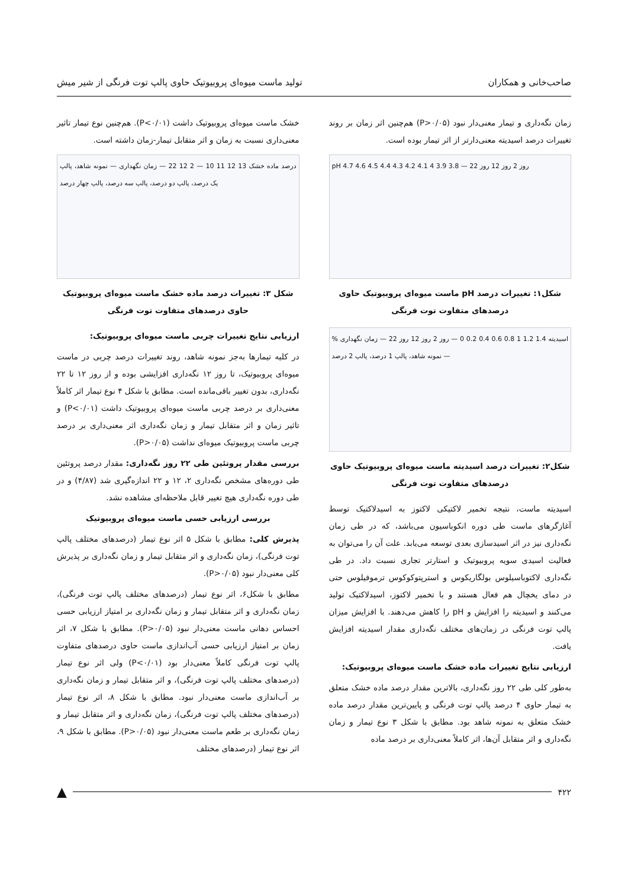صاحب‌خانی و همکاران تولید ماست میوه‌ای پروبیوتیک حاوی پالپ توت فرنگی از شیر میش
زمان نگه‌داری و تیمار معنی‌دار نبود (P>۰/۰۵) هم‌چنین اثر زمان بر روند تغییرات درصد اسیدیته معنی‌دارتر از اثر تیمار بوده است.
pH 4.7 4.6 4.5 4.4 4.3 4.2 4.1 4 3.9 3.8 — روز 2 روز 12 روز 22
شکل۱: تغییرات درصد pH ماست میوه‌ای پروبیوتیک حاوی درصدهای متفاوت توت فرنگی
% اسیدیته 1.4 1.2 1 0.8 0.6 0.4 0.2 0 — روز 2 روز 12 روز 22 — زمان نگهداری — نمونه شاهد، پالپ 1 درصد، پالپ 2 درصد
شکل۲: تغییرات درصد اسیدیته ماست میوه‌ای پروبیوتیک حاوی درصدهای متفاوت توت فرنگی
اسیدیته ماست، نتیجه تخمیر لاکتیکی لاکتوز به اسیدلاکتیک توسط آغازگرهای ماست طی دوره انکوباسیون می‌باشد، که در طی زمان نگه‌داری نیز در اثر اسیدسازی بعدی توسعه می‌یابد. علت آن را می‌توان به فعالیت اسیدی سویه پروبیوتیک و استارتر تجاری نسبت داد. در طی نگه‌داری لاکتوباسیلوس بولگاریکوس و استرپتوکوکوس ترموفیلوس حتی در دمای یخچال هم فعال هستند و با تخمیر لاکتوز، اسیدلاکتیک تولید می‌کنند و اسیدیته را افزایش و pH را کاهش می‌دهند. با افزایش میزان پالپ توت فرنگی در زمان‌های مختلف نگه‌داری مقدار اسیدیته افزایش یافت.
ارزیابی نتایج تغییرات ماده خشک ماست میوه‌ای پروبیوتیک:
به‌طور کلی طی ۲۲ روز نگه‌داری، بالاترین مقدار درصد ماده خشک متعلق به تیمار حاوی ۴ درصد پالپ توت فرنگی و پایین‌ترین مقدار درصد ماده خشک متعلق به نمونه شاهد بود. مطابق با شکل ۳ نوع تیمار و زمان نگه‌داری و اثر متقابل آن‌ها، اثر کاملاً معنی‌داری بر درصد ماده
خشک ماست میوه‌ای پروبیوتیک داشت (P<۰/۰۱). هم‌چنین نوع تیمار تاثیر معنی‌داری نسبت به زمان و اثر متقابل تیمار-زمان داشته است.
درصد ماده خشک 13 12 11 10 — 2 12 22 — زمان نگهداری — نمونه شاهد، پالپ یک درصد، پالپ دو درصد، پالپ سه درصد، پالپ چهار درصد
شکل ۳: تغییرات درصد ماده خشک ماست میوه‌ای پروبیوتیک حاوی درصدهای متفاوت توت فرنگی
ارزیابی نتایج تغییرات چربی ماست میوه‌ای پروبیوتیک:
در کلیه تیمارها به‌جز نمونه شاهد، روند تغییرات درصد چربی در ماست میوه‌ای پروبیوتیک، تا روز ۱۲ نگه‌داری افزایشی بوده و از روز ۱۲ تا ۲۲ نگه‌داری، بدون تغییر باقی‌مانده است. مطابق با شکل ۴ نوع تیمار اثر کاملاً معنی‌داری بر درصد چربی ماست میوه‌ای پروبیوتیک داشت (P<۰/۰۱) و تاثیر زمان و اثر متقابل تیمار و زمان نگه‌داری اثر معنی‌داری بر درصد چربی ماست پروبیوتیک میوه‌ای نداشت (P>۰/۰۵).
بررسی مقدار پروتئین طی ۲۲ روز نگه‌داری: مقدار درصد پروتئین طی دوره‌های مشخص نگه‌داری ۲، ۱۲ و ۲۲ اندازه‌گیری شد (۴/۸۷) و در طی دوره نگه‌داری هیچ تغییر قابل ملاحظه‌ای مشاهده نشد.
بررسی ارزیابی حسی ماست میوه‌ای پروبیوتیک
پذیرش کلی: مطابق با شکل ۵ اثر نوع تیمار (درصدهای مختلف پالپ توت فرنگی)، زمان نگه‌داری و اثر متقابل تیمار و زمان نگه‌داری بر پذیرش کلی معنی‌دار نبود (P>۰/۰۵).
مطابق با شکل۶، اثر نوع تیمار (درصدهای مختلف پالپ توت فرنگی)، زمان نگه‌داری و اثر متقابل تیمار و زمان نگه‌داری بر امتیاز ارزیابی حسی احساس دهانی ماست معنی‌دار نبود (P>۰/۰۵). مطابق با شکل ۷، اثر زمان بر امتیاز ارزیابی حسی آب‌اندازی ماست حاوی درصدهای متفاوت پالپ توت فرنگی کاملاً معنی‌دار بود (P<۰/۰۱) ولی اثر نوع تیمار (درصدهای مختلف پالپ توت فرنگی)، و اثر متقابل تیمار و زمان نگه‌داری بر آب‌اندازی ماست معنی‌دار نبود. مطابق با شکل ۸، اثر نوع تیمار (درصدهای مختلف پالپ توت فرنگی)، زمان نگه‌داری و اثر متقابل تیمار و زمان نگه‌داری بر طعم ماست معنی‌دار نبود (P>۰/۰۵). مطابق با شکل ۹، اثر نوع تیمار (درصدهای مختلف
۴۲۲
▲